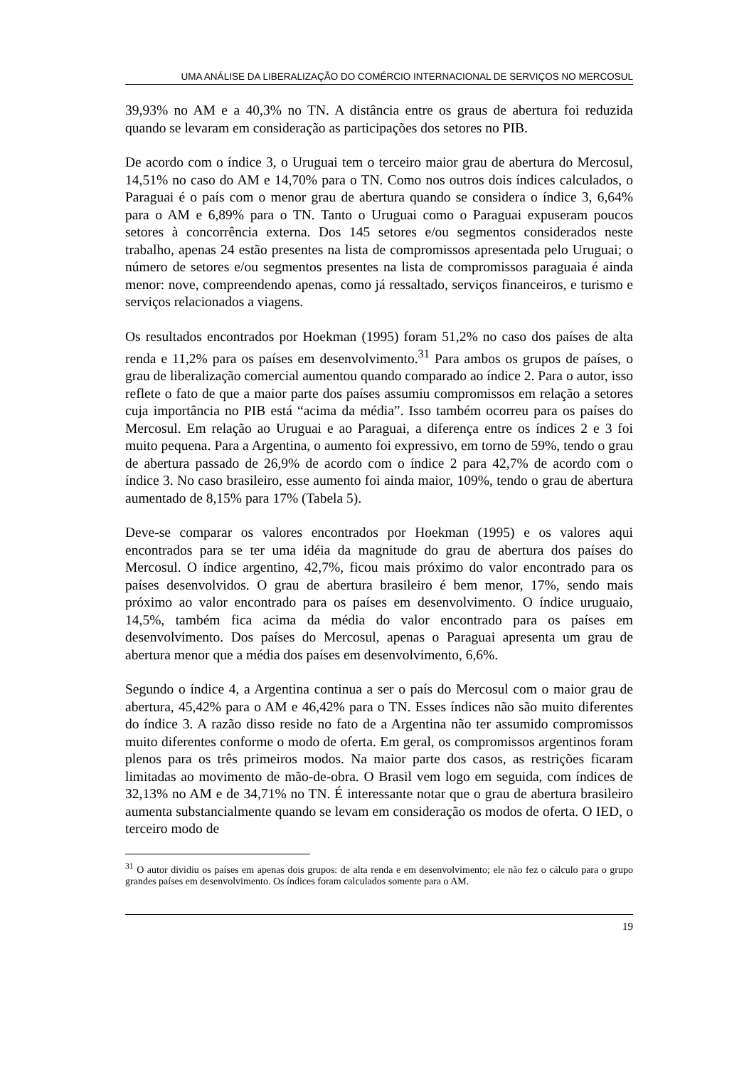UMA ANÁLISE DA LIBERALIZAÇÃO DO COMÉRCIO INTERNACIONAL DE SERVIÇOS NO MERCOSUL
39,93% no AM e a 40,3% no TN. A distância entre os graus de abertura foi reduzida quando se levaram em consideração as participações dos setores no PIB.
De acordo com o índice 3, o Uruguai tem o terceiro maior grau de abertura do Mercosul, 14,51% no caso do AM e 14,70% para o TN. Como nos outros dois índices calculados, o Paraguai é o país com o menor grau de abertura quando se considera o índice 3, 6,64% para o AM e 6,89% para o TN. Tanto o Uruguai como o Paraguai expuseram poucos setores à concorrência externa. Dos 145 setores e/ou segmentos considerados neste trabalho, apenas 24 estão presentes na lista de compromissos apresentada pelo Uruguai; o número de setores e/ou segmentos presentes na lista de compromissos paraguaia é ainda menor: nove, compreendendo apenas, como já ressaltado, serviços financeiros, e turismo e serviços relacionados a viagens.
Os resultados encontrados por Hoekman (1995) foram 51,2% no caso dos países de alta renda e 11,2% para os países em desenvolvimento.<sup>31</sup> Para ambos os grupos de países, o grau de liberalização comercial aumentou quando comparado ao índice 2. Para o autor, isso reflete o fato de que a maior parte dos países assumiu compromissos em relação a setores cuja importância no PIB está “acima da média”. Isso também ocorreu para os países do Mercosul. Em relação ao Uruguai e ao Paraguai, a diferença entre os índices 2 e 3 foi muito pequena. Para a Argentina, o aumento foi expressivo, em torno de 59%, tendo o grau de abertura passado de 26,9% de acordo com o índice 2 para 42,7% de acordo com o índice 3. No caso brasileiro, esse aumento foi ainda maior, 109%, tendo o grau de abertura aumentado de 8,15% para 17% (Tabela 5).
Deve-se comparar os valores encontrados por Hoekman (1995) e os valores aqui encontrados para se ter uma idéia da magnitude do grau de abertura dos países do Mercosul. O índice argentino, 42,7%, ficou mais próximo do valor encontrado para os países desenvolvidos. O grau de abertura brasileiro é bem menor, 17%, sendo mais próximo ao valor encontrado para os países em desenvolvimento. O índice uruguaio, 14,5%, também fica acima da média do valor encontrado para os países em desenvolvimento. Dos países do Mercosul, apenas o Paraguai apresenta um grau de abertura menor que a média dos países em desenvolvimento, 6,6%.
Segundo o índice 4, a Argentina continua a ser o país do Mercosul com o maior grau de abertura, 45,42% para o AM e 46,42% para o TN. Esses índices não são muito diferentes do índice 3. A razão disso reside no fato de a Argentina não ter assumido compromissos muito diferentes conforme o modo de oferta. Em geral, os compromissos argentinos foram plenos para os três primeiros modos. Na maior parte dos casos, as restrições ficaram limitadas ao movimento de mão-de-obra. O Brasil vem logo em seguida, com índices de 32,13% no AM e de 34,71% no TN. É interessante notar que o grau de abertura brasileiro aumenta substancialmente quando se levam em consideração os modos de oferta. O IED, o terceiro modo de
<sup>31</sup> O autor dividiu os países em apenas dois grupos: de alta renda e em desenvolvimento; ele não fez o cálculo para o grupo grandes países em desenvolvimento. Os índices foram calculados somente para o AM.
19